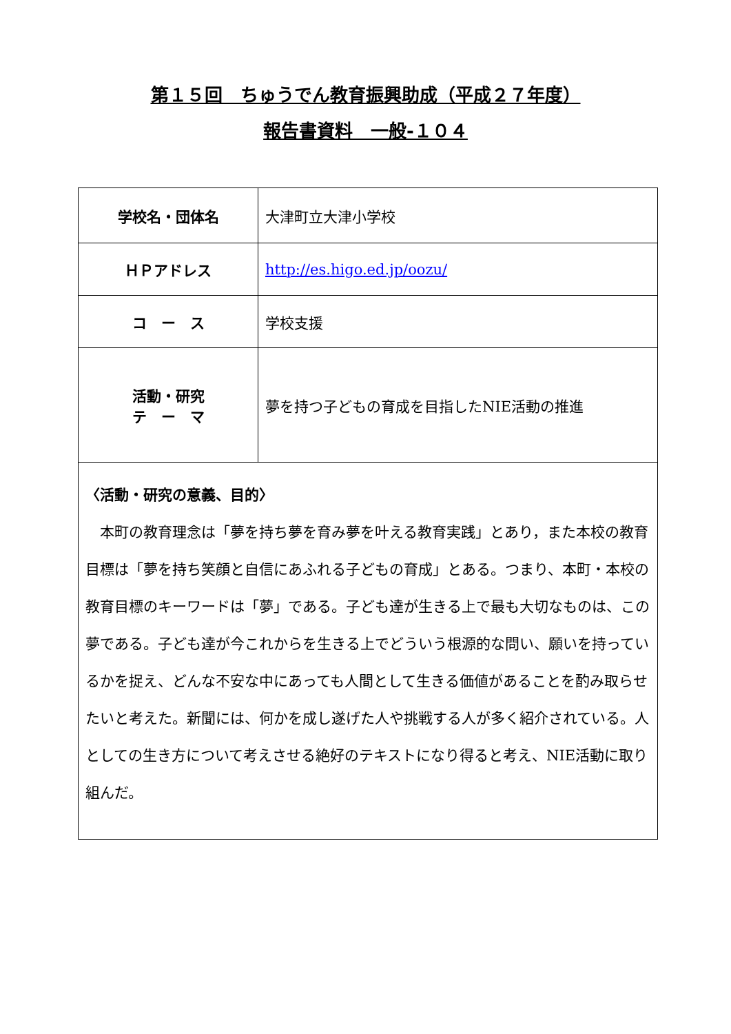第１５回　ちゅうでん教育振興助成（平成２７年度）
報告書資料　一般-１０４
| 学校名・団体名 | 大津町立大津小学校 |
| ＨＰアドレス | http://es.higo.ed.jp/oozu/ |
| コ ー ス | 学校支援 |
| 活動・研究 テ ー マ | 夢を持つ子どもの育成を目指したNIE活動の推進 |
| 〈活動・研究の意義、目的〉 本町の教育理念は「夢を持ち夢を育み夢を叶える教育実践」とあり，また本校の教育目標は「夢を持ち笑顔と自信にあふれる子どもの育成」とある。つまり、本町・本校の教育目標のキーワードは「夢」である。子ども達が生きる上で最も大切なものは、この夢である。子ども達が今これからを生きる上でどういう根源的な問い、願いを持っているかを捉え、どんな不安な中にあっても人間として生きる価値があることを酌み取らせたいと考えた。新聞には、何かを成し遂げた人や挑戦する人が多く紹介されている。人としての生き方について考えさせる絶好のテキストになり得ると考え、NIE活動に取り組んだ。 | |